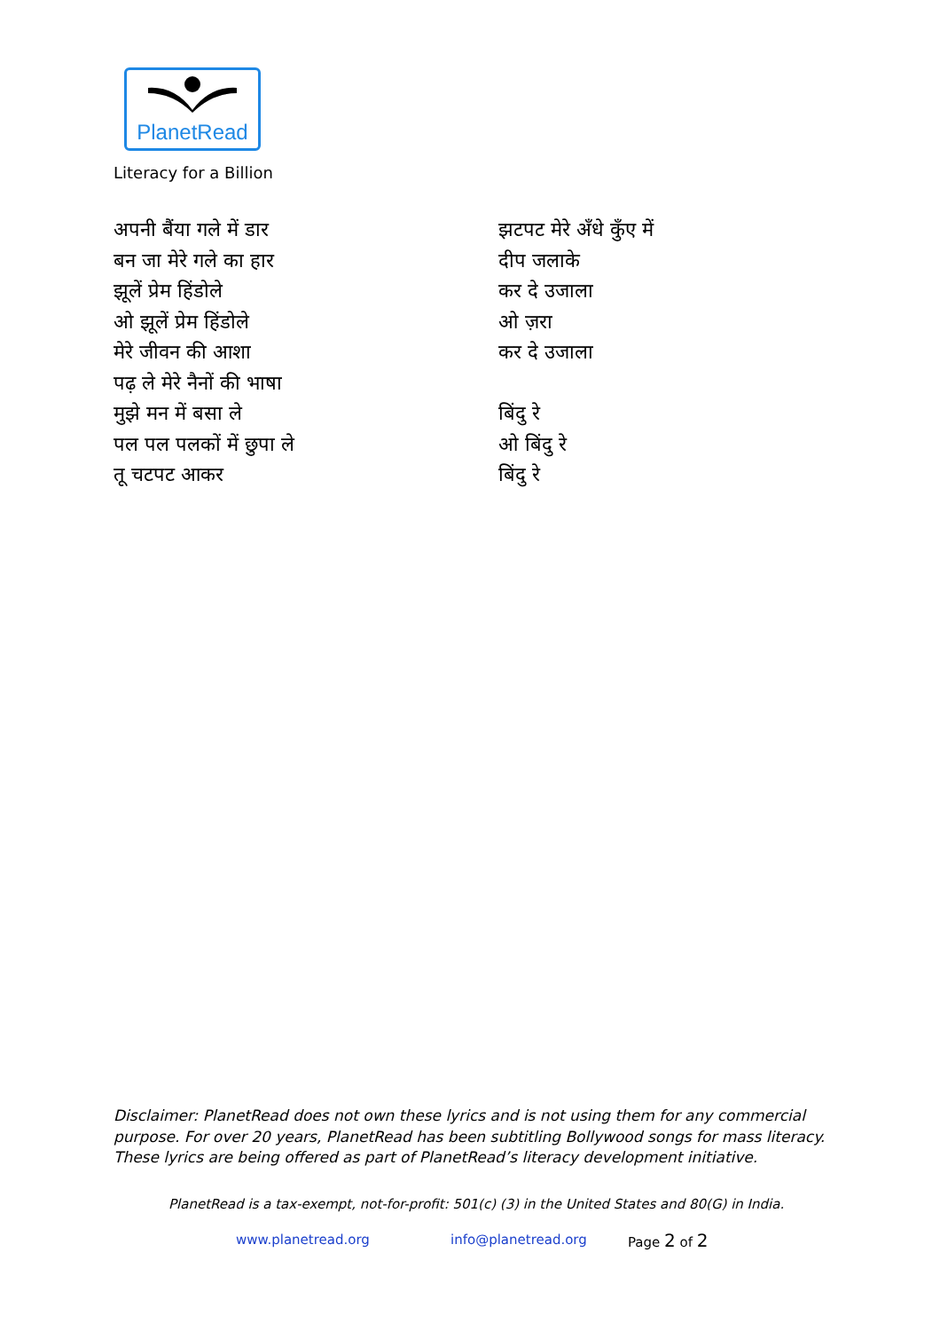PlanetRead
Literacy for a Billion
अपनी बैंया गले में डार
बन जा मेरे गले का हार
झूलें प्रेम हिंडोले
ओ झूलें प्रेम हिंडोले
मेरे जीवन की आशा
पढ़ ले मेरे नैनों की भाषा
मुझे मन में बसा ले
पल पल पलकों में छुपा ले
तू चटपट आकर
झटपट मेरे अँधे कुँए में
दीप जलाके
कर दे उजाला
ओ ज़रा
कर दे उजाला
बिंदु रे
ओ बिंदु रे
बिंदु रे
Disclaimer: PlanetRead does not own these lyrics and is not using them for any commercial
purpose. For over 20 years, PlanetRead has been subtitling Bollywood songs for mass literacy.
These lyrics are being offered as part of PlanetRead’s literacy development initiative.
PlanetRead is a tax-exempt, not-for-profit: 501(c) (3) in the United States and 80(G) in India.
www.planetread.org info@planetread.org Page 2 of 2